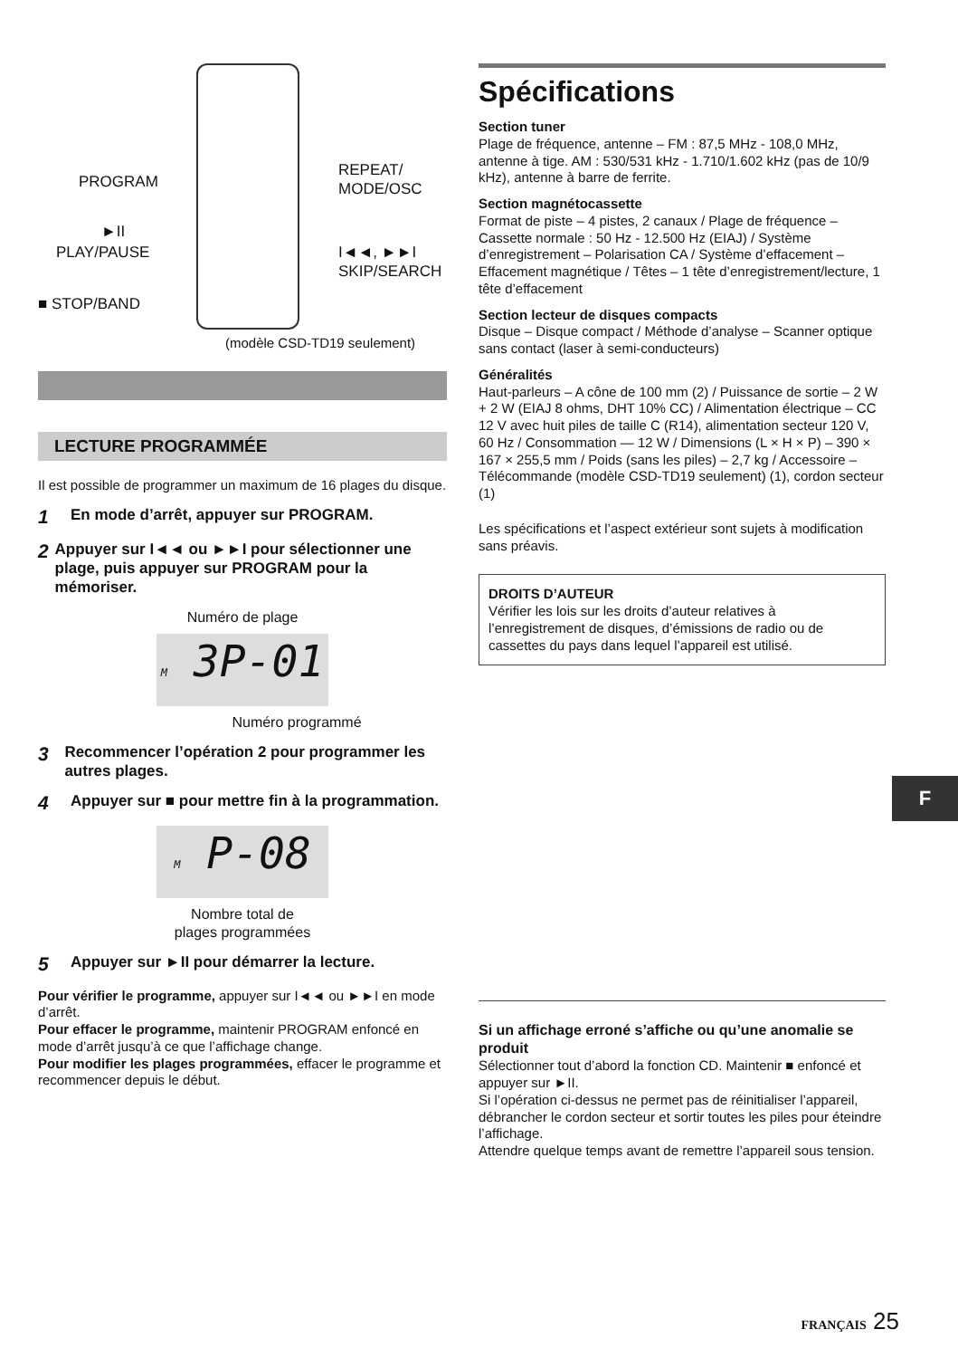PROGRAM
REPEAT/
MODE/OSC
►II
PLAY/PAUSE
I◄◄, ►►I
SKIP/SEARCH
■ STOP/BAND
(modèle CSD-TD19 seulement)
LECTURE PROGRAMMÉE
Il est possible de programmer un maximum de 16 plages du disque.
1 En mode d’arrêt, appuyer sur PROGRAM.
2 Appuyer sur I◄◄ ou ►►I pour sélectionner une plage, puis appuyer sur PROGRAM pour la mémoriser.
Numéro de plage
M 3P-01
Numéro programmé
3 Recommencer l’opération 2 pour programmer les autres plages.
4 Appuyer sur ■ pour mettre fin à la programmation.
M P-08
Nombre total de
plages programmées
5 Appuyer sur ►II pour démarrer la lecture.
Pour vérifier le programme, appuyer sur I◄◄ ou ►►I en mode d’arrêt.
Pour effacer le programme, maintenir PROGRAM enfoncé en mode d’arrêt jusqu’à ce que l’affichage change.
Pour modifier les plages programmées, effacer le programme et recommencer depuis le début.
Spécifications
Section tuner
Plage de fréquence, antenne – FM : 87,5 MHz - 108,0 MHz, antenne à tige. AM : 530/531 kHz - 1.710/1.602 kHz (pas de 10/9 kHz), antenne à barre de ferrite.
Section magnétocassette
Format de piste – 4 pistes, 2 canaux / Plage de fréquence – Cassette normale : 50 Hz - 12.500 Hz (EIAJ) / Système d’enregistrement – Polarisation CA / Système d’effacement – Effacement magnétique / Têtes – 1 tête d’enregistrement/lecture, 1 tête d’effacement
Section lecteur de disques compacts
Disque – Disque compact / Méthode d’analyse – Scanner optique sans contact (laser à semi-conducteurs)
Généralités
Haut-parleurs – A cône de 100 mm (2) / Puissance de sortie – 2 W + 2 W (EIAJ 8 ohms, DHT 10% CC) / Alimentation électrique – CC 12 V avec huit piles de taille C (R14), alimentation secteur 120 V, 60 Hz / Consommation — 12 W / Dimensions (L × H × P) – 390 × 167 × 255,5 mm / Poids (sans les piles) – 2,7 kg / Accessoire – Télécommande (modèle CSD-TD19 seulement) (1), cordon secteur (1)
Les spécifications et l’aspect extérieur sont sujets à modification sans préavis.
DROITS D’AUTEUR
Vérifier les lois sur les droits d’auteur relatives à l’enregistrement de disques, d’émissions de radio ou de cassettes du pays dans lequel l’appareil est utilisé.
Si un affichage erroné s’affiche ou qu’une anomalie se produit
Sélectionner tout d’abord la fonction CD. Maintenir ■ enfoncé et appuyer sur ►II.
Si l’opération ci-dessus ne permet pas de réinitialiser l’appareil, débrancher le cordon secteur et sortir toutes les piles pour éteindre l’affichage.
Attendre quelque temps avant de remettre l’appareil sous tension.
F
FRANÇAIS 25